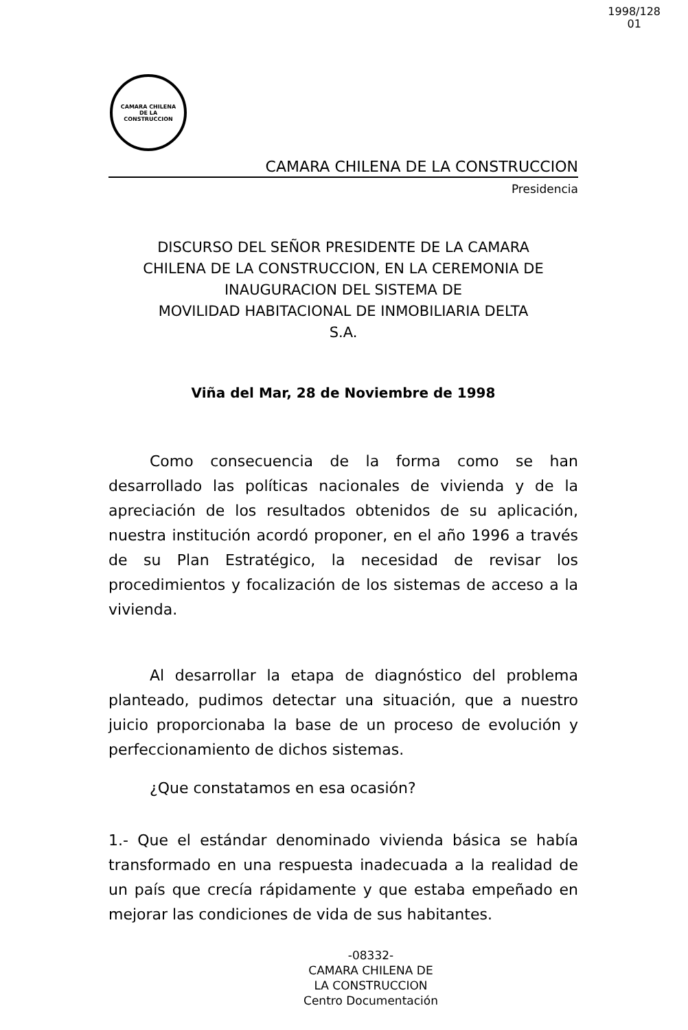1998/128
01
CAMARA CHILENA
DE LA
CONSTRUCCION
CAMARA CHILENA DE LA CONSTRUCCION
Presidencia
DISCURSO DEL SEÑOR PRESIDENTE DE LA CAMARA
CHILENA DE LA CONSTRUCCION, EN LA CEREMONIA DE
INAUGURACION DEL SISTEMA DE
MOVILIDAD HABITACIONAL DE INMOBILIARIA DELTA
S.A.
Viña del Mar, 28 de Noviembre de 1998
Como consecuencia de la forma como se han desarrollado las políticas nacionales de vivienda y de la apreciación de los resultados obtenidos de su aplicación, nuestra institución acordó proponer, en el año 1996 a través de su Plan Estratégico, la necesidad de revisar los procedimientos y focalización de los sistemas de acceso a la vivienda.
Al desarrollar la etapa de diagnóstico del problema planteado, pudimos detectar una situación, que a nuestro juicio proporcionaba la base de un proceso de evolución y perfeccionamiento de dichos sistemas.
¿Que constatamos en esa ocasión?
1.- Que el estándar denominado vivienda básica se había transformado en una respuesta inadecuada a la realidad de un país que crecía rápidamente y que estaba empeñado en mejorar las condiciones de vida de sus habitantes.
-08332-
CAMARA CHILENA DE
LA CONSTRUCCION
Centro Documentación